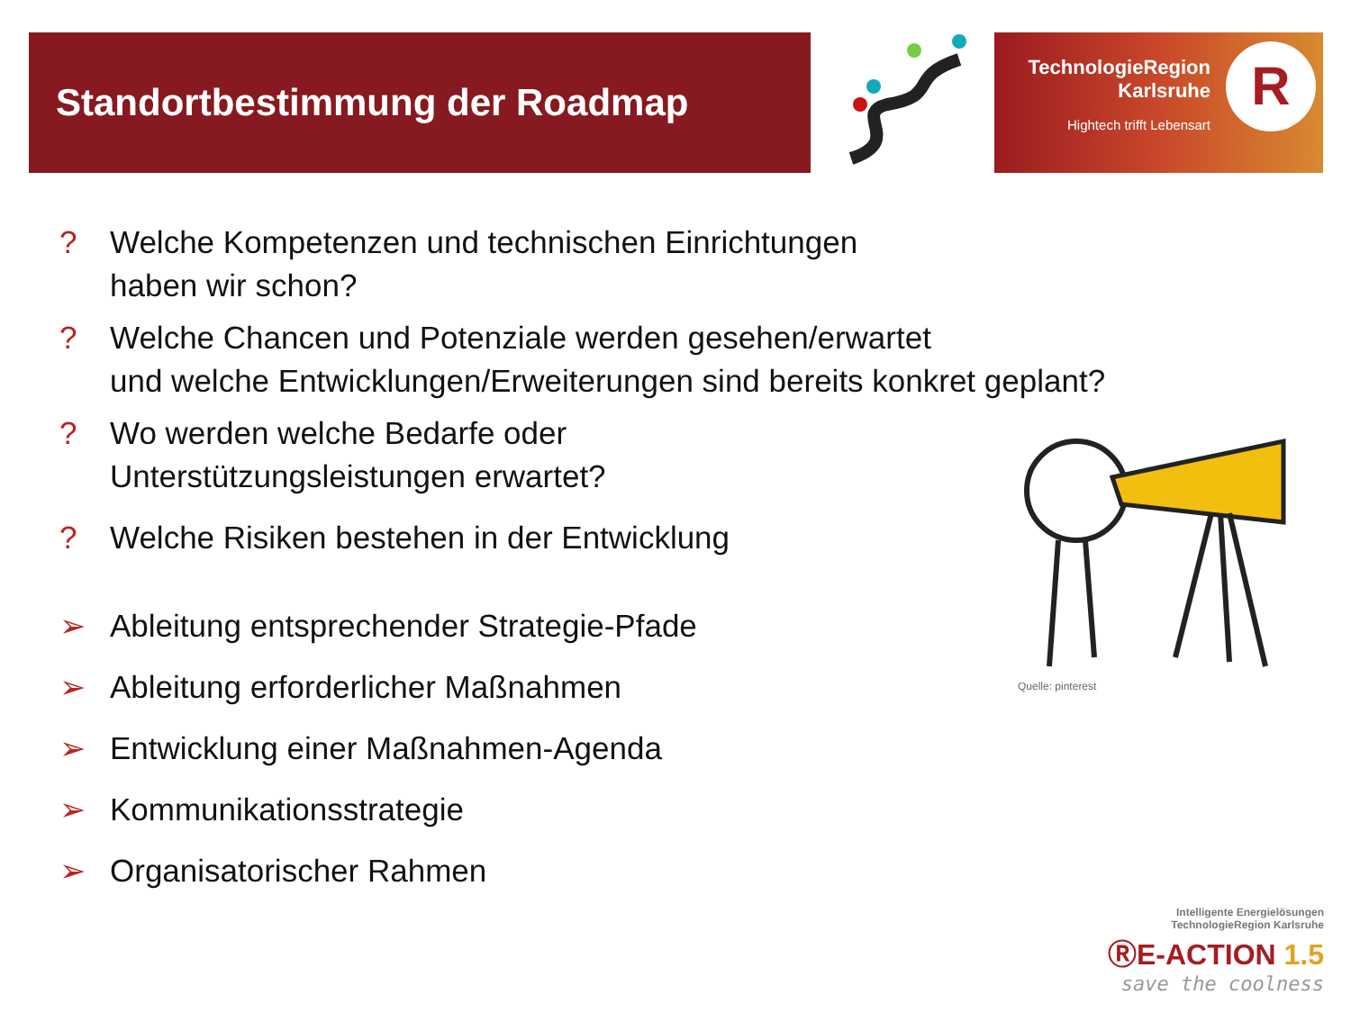Standortbestimmung der Roadmap
TechnologieRegion
Karlsruhe
Hightech trifft Lebensart
R
? Welche Kompetenzen und technischen Einrichtungen
haben wir schon?
? Welche Chancen und Potenziale werden gesehen/erwartet
und welche Entwicklungen/Erweiterungen sind bereits konkret geplant?
? Wo werden welche Bedarfe oder
Unterstützungsleistungen erwartet?
? Welche Risiken bestehen in der Entwicklung
➢ Ableitung entsprechender Strategie-Pfade
➢ Ableitung erforderlicher Maßnahmen
➢ Entwicklung einer Maßnahmen-Agenda
➢ Kommunikationsstrategie
➢ Organisatorischer Rahmen
Quelle: pinterest
Intelligente Energielösungen
TechnologieRegion Karlsruhe
ⓇE-ACTION 1.5
save the coolness